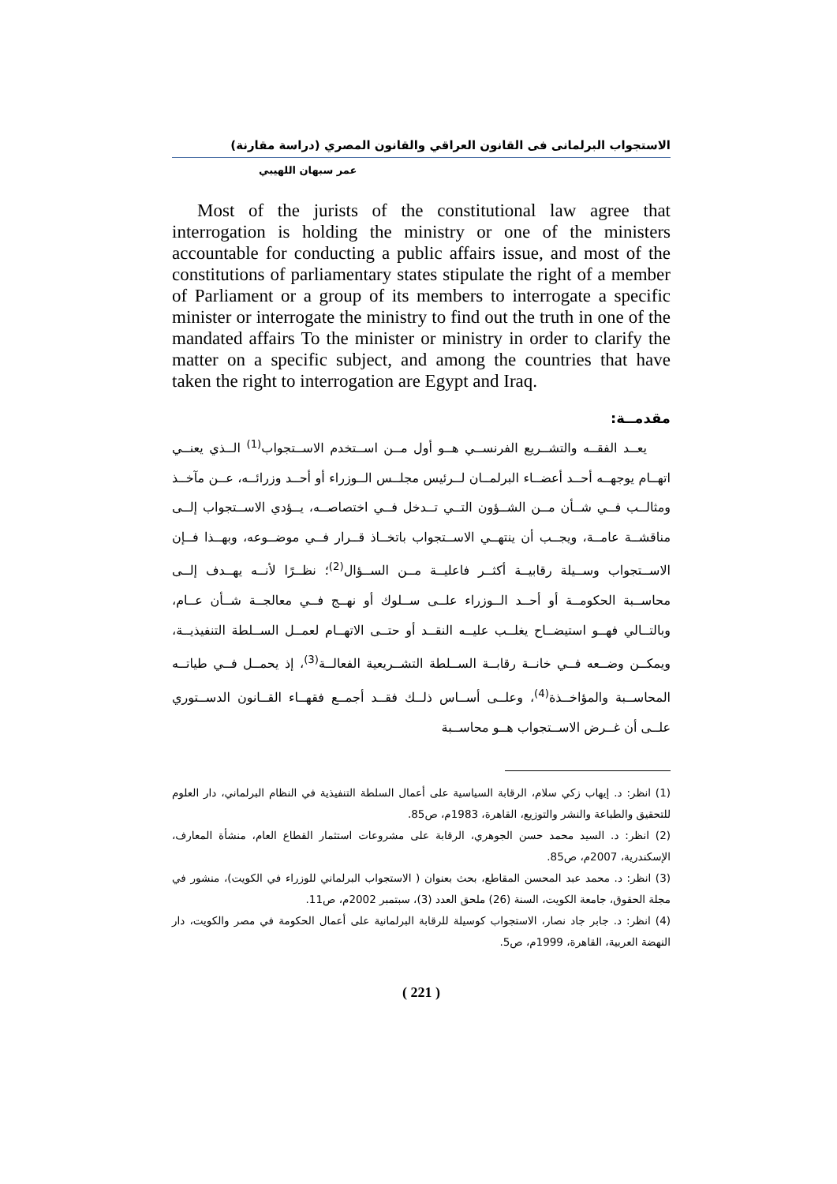الاستجواب البرلمانى فى القانون العراقي والقانون المصري (دراسة مقارنة)
عمر سبهان اللهيبي
Most of the jurists of the constitutional law agree that interrogation is holding the ministry or one of the ministers accountable for conducting a public affairs issue, and most of the constitutions of parliamentary states stipulate the right of a member of Parliament or a group of its members to interrogate a specific minister or interrogate the ministry to find out the truth in one of the mandated affairs To the minister or ministry in order to clarify the matter on a specific subject, and among the countries that have taken the right to interrogation are Egypt and Iraq.
مقدمــة:
يعــد الفقــه والتشــريع الفرنســي هــو أول مــن اســتخدم الاســتجواب<sup>(1)</sup> الــذي يعنــي اتهــام يوجهــه أحــد أعضــاء البرلمــان لــرئيس مجلــس الــوزراء أو أحــد وزرائــه، عــن مآخــذ ومثالــب فــي شــأن مــن الشــؤون التــي تــدخل فــي اختصاصــه، يــؤدي الاســتجواب إلــى مناقشــة عامــة، ويجــب أن ينتهــي الاســتجواب باتخــاذ قــرار فــي موضــوعه، وبهــذا فــإن الاســتجواب وســيلة رقابيــة أكثــر فاعليــة مــن الســؤال<sup>(2)</sup>؛ نظــرًا لأنــه يهــدف إلــى محاســبة الحكومــة أو أحــد الــوزراء علــى ســلوك أو نهــج فــي معالجــة شــأن عــام، وبالتــالي فهــو استيضــاح يغلــب عليــه النقــد أو حتــى الاتهــام لعمــل الســلطة التنفيذيــة، ويمكــن وضــعه فــي خانــة رقابــة الســلطة التشــريعية الفعالــة<sup>(3)</sup>، إذ يحمــل فــي طياتــه المحاســبة والمؤاخــذة<sup>(4)</sup>، وعلــى أســاس ذلــك فقــد أجمــع فقهــاء القــانون الدســتوري علــى أن غــرض الاســتجواب هــو محاســبة
(1) انظر: د. إيهاب زكي سلام، الرقابة السياسية على أعمال السلطة التنفيذية في النظام البرلماني، دار العلوم للتحقيق والطباعة والنشر والتوزيع، القاهرة، 1983م، ص85.
(2) انظر: د. السيد محمد حسن الجوهري، الرقابة على مشروعات استثمار القطاع العام، منشأة المعارف، الإسكندرية، 2007م، ص85.
(3) انظر: د. محمد عبد المحسن المقاطع، بحث بعنوان ( الاستجواب البرلماني للوزراء في الكويت)، منشور في مجلة الحقوق، جامعة الكويت، السنة (26) ملحق العدد (3)، سبتمبر 2002م، ص11.
(4) انظر: د. جابر جاد نصار، الاستجواب كوسيلة للرقابة البرلمانية على أعمال الحكومة في مصر والكويت، دار النهضة العربية، القاهرة، 1999م، ص5.
( 221 )